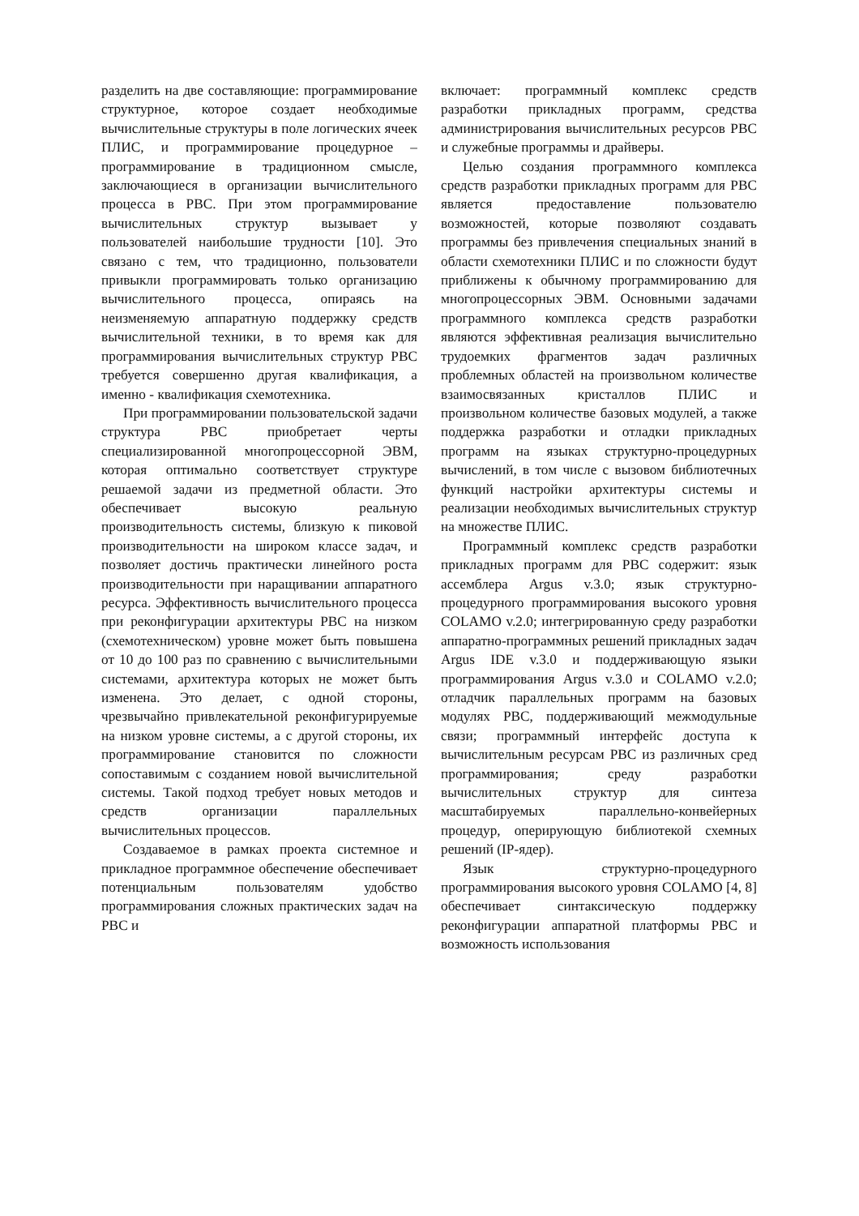разделить на две составляющие: программирование структурное, которое создает необходимые вычислительные структуры в поле логических ячеек ПЛИС, и программирование процедурное – программирование в традиционном смысле, заключающиеся в организации вычислительного процесса в РВС. При этом программирование вычислительных структур вызывает у пользователей наибольшие трудности [10]. Это связано с тем, что традиционно, пользователи привыкли программировать только организацию вычислительного процесса, опираясь на неизменяемую аппаратную поддержку средств вычислительной техники, в то время как для программирования вычислительных структур РВС требуется совершенно другая квалификация, а именно - квалификация схемотехника.
При программировании пользовательской задачи структура РВС приобретает черты специализированной многопроцессорной ЭВМ, которая оптимально соответствует структуре решаемой задачи из предметной области. Это обеспечивает высокую реальную производительность системы, близкую к пиковой производительности на широком классе задач, и позволяет достичь практически линейного роста производительности при наращивании аппаратного ресурса. Эффективность вычислительного процесса при реконфигурации архитектуры РВС на низком (схемотехническом) уровне может быть повышена от 10 до 100 раз по сравнению с вычислительными системами, архитектура которых не может быть изменена. Это делает, с одной стороны, чрезвычайно привлекательной реконфигурируемые на низком уровне системы, а с другой стороны, их программирование становится по сложности сопоставимым с созданием новой вычислительной системы. Такой подход требует новых методов и средств организации параллельных вычислительных процессов.
Создаваемое в рамках проекта системное и прикладное программное обеспечение обеспечивает потенциальным пользователям удобство программирования сложных практических задач на РВС и
включает: программный комплекс средств разработки прикладных программ, средства администрирования вычислительных ресурсов РВС и служебные программы и драйверы.
Целью создания программного комплекса средств разработки прикладных программ для РВС является предоставление пользователю возможностей, которые позволяют создавать программы без привлечения специальных знаний в области схемотехники ПЛИС и по сложности будут приближены к обычному программированию для многопроцессорных ЭВМ. Основными задачами программного комплекса средств разработки являются эффективная реализация вычислительно трудоемких фрагментов задач различных проблемных областей на произвольном количестве взаимосвязанных кристаллов ПЛИС и произвольном количестве базовых модулей, а также поддержка разработки и отладки прикладных программ на языках структурно-процедурных вычислений, в том числе с вызовом библиотечных функций настройки архитектуры системы и реализации необходимых вычислительных структур на множестве ПЛИС.
Программный комплекс средств разработки прикладных программ для РВС содержит: язык ассемблера Argus v.3.0; язык структурно-процедурного программирования высокого уровня COLAMO v.2.0; интегрированную среду разработки аппаратно-программных решений прикладных задач Argus IDE v.3.0 и поддерживающую языки программирования Argus v.3.0 и COLAMO v.2.0; отладчик параллельных программ на базовых модулях РВС, поддерживающий межмодульные связи; программный интерфейс доступа к вычислительным ресурсам РВС из различных сред программирования; среду разработки вычислительных структур для синтеза масштабируемых параллельно-конвейерных процедур, оперирующую библиотекой схемных решений (IP-ядер).
Язык структурно-процедурного программирования высокого уровня COLAMO [4, 8] обеспечивает синтаксическую поддержку реконфигурации аппаратной платформы РВС и возможность использования